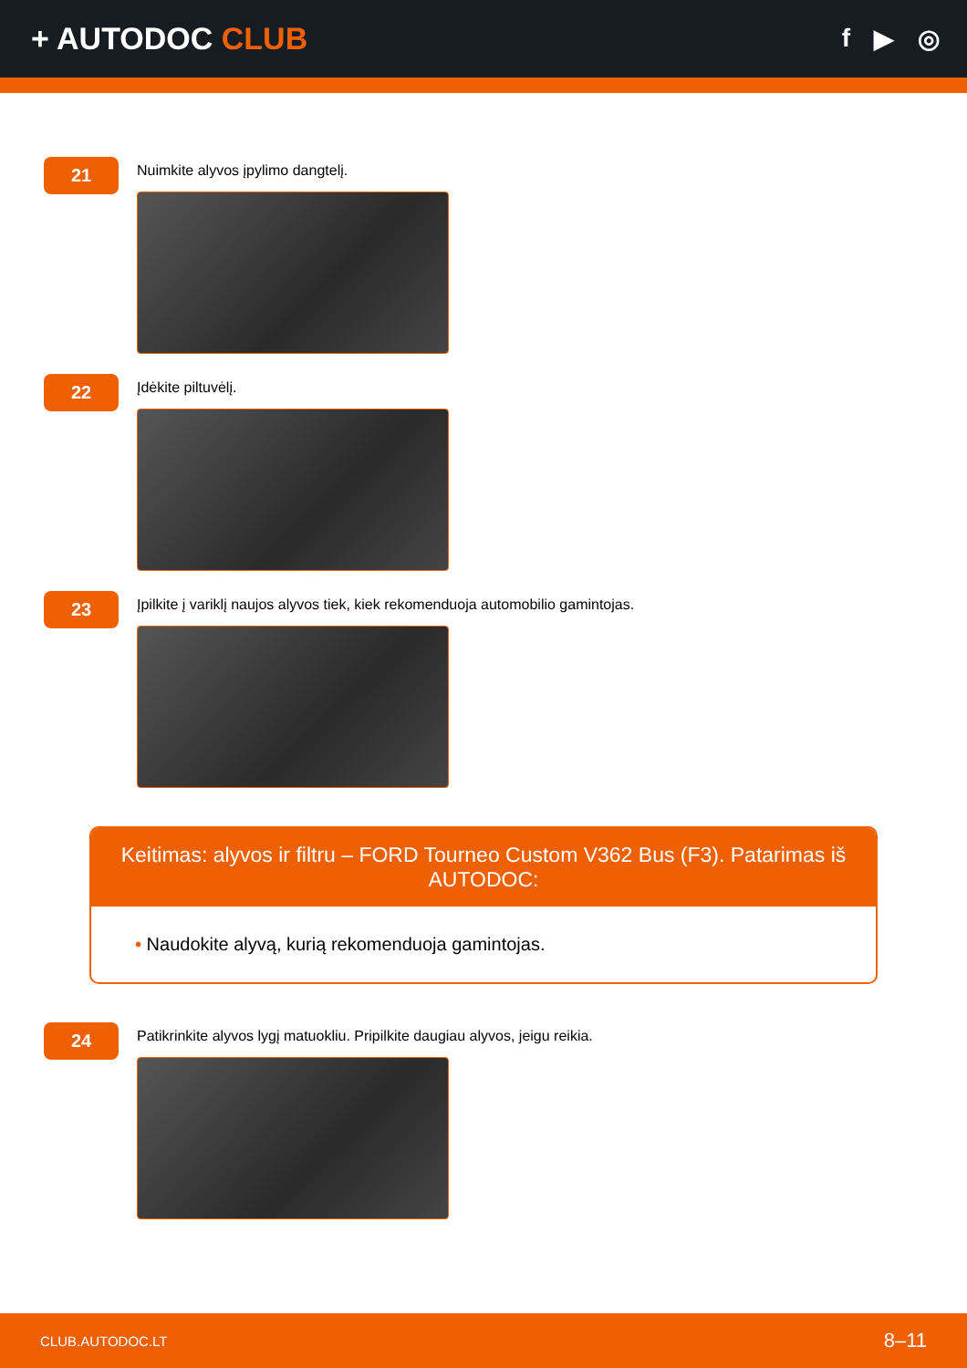+ AUTODOC CLUB
f ▶ ◎
21
Nuimkite alyvos įpylimo dangtelį.
22
Įdėkite piltuvėlį.
23
Įpilkite į variklį naujos alyvos tiek, kiek rekomenduoja automobilio gamintojas.
Keitimas: alyvos ir filtru – FORD Tourneo Custom V362 Bus (F3). Patarimas iš AUTODOC:
• Naudokite alyvą, kurią rekomenduoja gamintojas.
24
Patikrinkite alyvos lygį matuokliu. Pripilkite daugiau alyvos, jeigu reikia.
CLUB.AUTODOC.LT 8–11